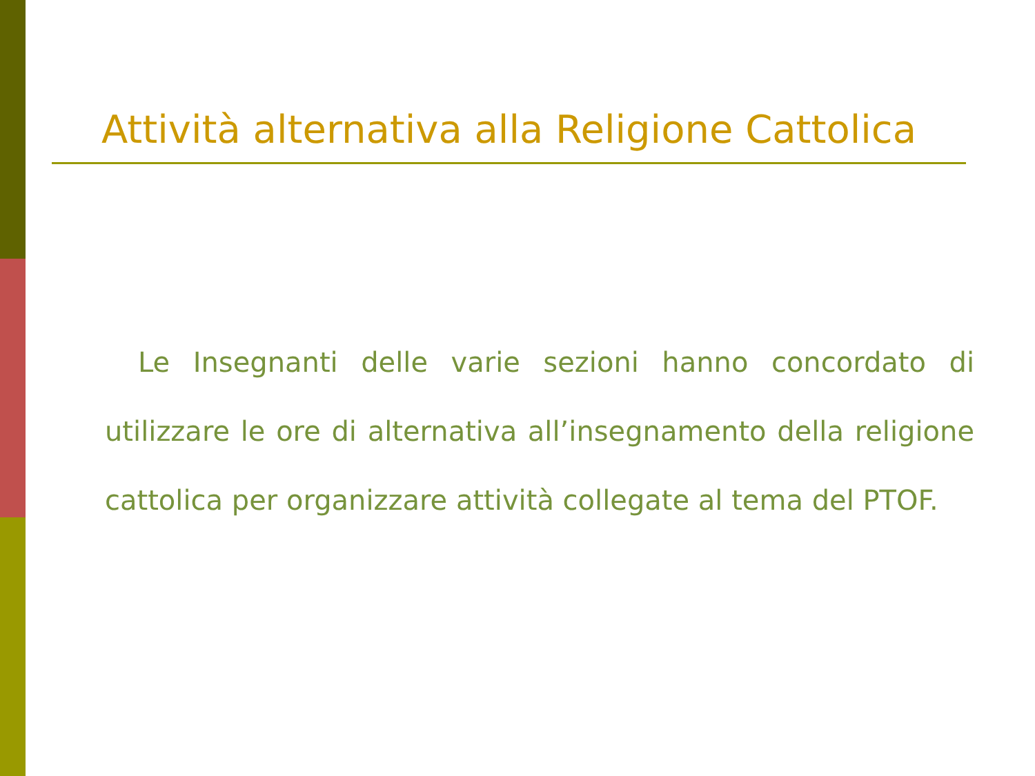Attività alternativa alla Religione Cattolica
Le Insegnanti delle varie sezioni hanno concordato di utilizzare le ore di alternativa all’insegnamento della religione cattolica per organizzare attività collegate al tema del PTOF.